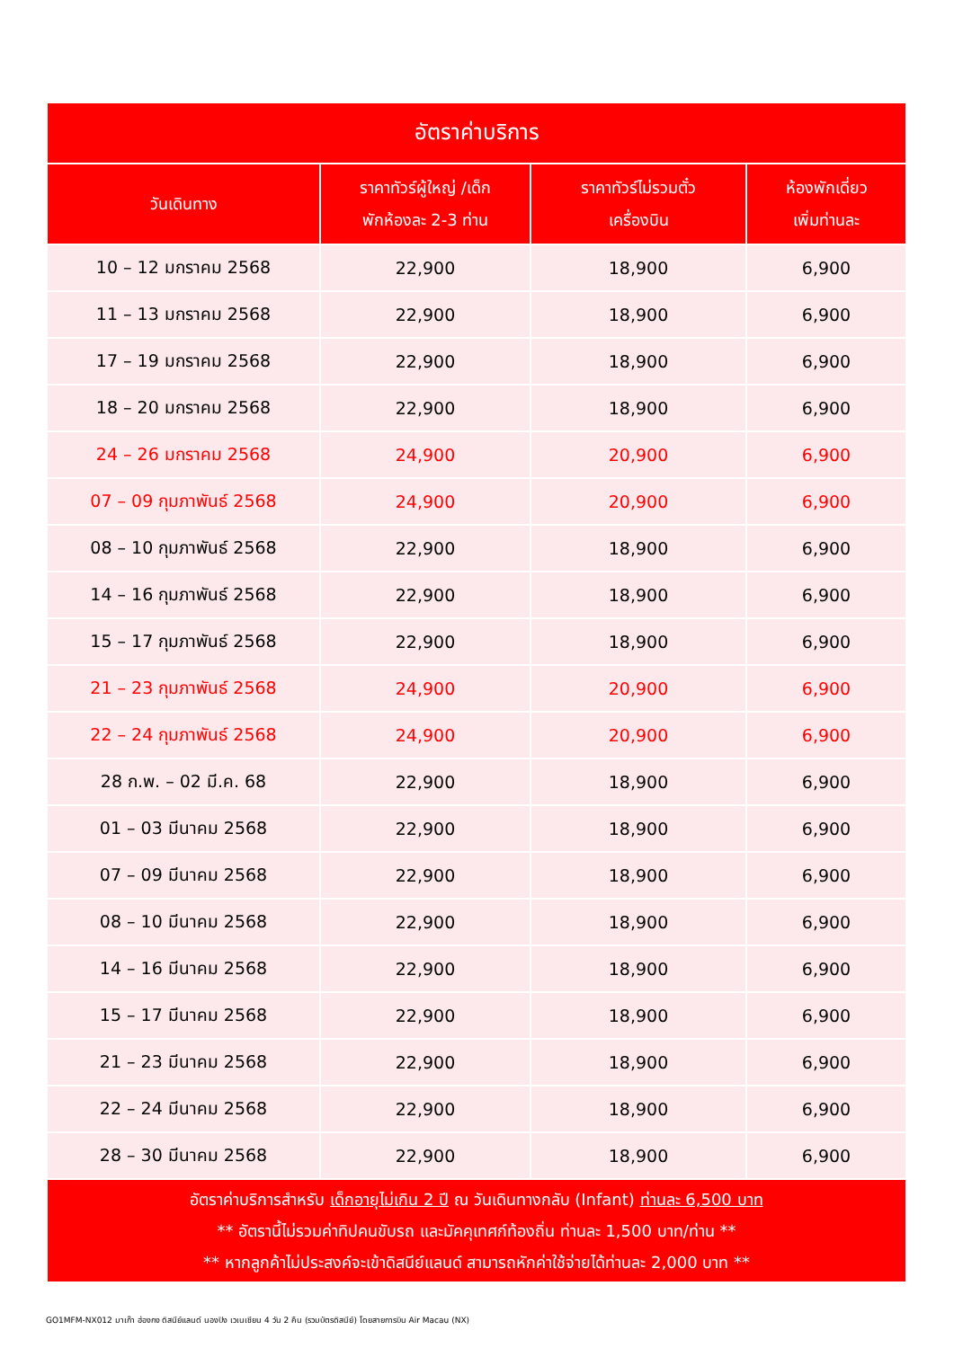| อัตราค่าบริการ | | | |
| --- | --- | --- | --- |
| วันเดินทาง | ราคาทัวร์ผู้ใหญ่ /เด็ก พักห้องละ 2-3 ท่าน | ราคาทัวร์ไม่รวมตั๋ว เครื่องบิน | ห้องพักเดี่ยว เพิ่มท่านละ |
| 10 – 12 มกราคม 2568 | 22,900 | 18,900 | 6,900 |
| 11 – 13 มกราคม 2568 | 22,900 | 18,900 | 6,900 |
| 17 – 19 มกราคม 2568 | 22,900 | 18,900 | 6,900 |
| 18 – 20 มกราคม 2568 | 22,900 | 18,900 | 6,900 |
| 24 – 26 มกราคม 2568 | 24,900 | 20,900 | 6,900 |
| 07 – 09 กุมภาพันธ์ 2568 | 24,900 | 20,900 | 6,900 |
| 08 – 10 กุมภาพันธ์ 2568 | 22,900 | 18,900 | 6,900 |
| 14 – 16 กุมภาพันธ์ 2568 | 22,900 | 18,900 | 6,900 |
| 15 – 17 กุมภาพันธ์ 2568 | 22,900 | 18,900 | 6,900 |
| 21 – 23 กุมภาพันธ์ 2568 | 24,900 | 20,900 | 6,900 |
| 22 – 24 กุมภาพันธ์ 2568 | 24,900 | 20,900 | 6,900 |
| 28 ก.พ. – 02 มี.ค. 68 | 22,900 | 18,900 | 6,900 |
| 01 – 03 มีนาคม 2568 | 22,900 | 18,900 | 6,900 |
| 07 – 09 มีนาคม 2568 | 22,900 | 18,900 | 6,900 |
| 08 – 10 มีนาคม 2568 | 22,900 | 18,900 | 6,900 |
| 14 – 16 มีนาคม 2568 | 22,900 | 18,900 | 6,900 |
| 15 – 17 มีนาคม 2568 | 22,900 | 18,900 | 6,900 |
| 21 – 23 มีนาคม 2568 | 22,900 | 18,900 | 6,900 |
| 22 – 24 มีนาคม 2568 | 22,900 | 18,900 | 6,900 |
| 28 – 30 มีนาคม 2568 | 22,900 | 18,900 | 6,900 |
| อัตราค่าบริการสำหรับ เด็กอายุไม่เกิน 2 ปี ณ วันเดินทางกลับ (Infant) ท่านละ 6,500 บาท ** อัตรานี้ไม่รวมค่าทิปคนขับรถ และมัคคุเทศก์ท้องถิ่น ท่านละ 1,500 บาท/ท่าน ** ** หากลูกค้าไม่ประสงค์จะเข้าดิสนีย์แลนด์ สามารถหักค่าใช้จ่ายได้ท่านละ 2,000 บาท ** | | | |
GO1MFM-NX012 มาเก๊า ฮ่องกง ดิสนีย์แลนด์ นองปิง เวเนเชียน 4 วัน 2 คืน (รวมบัตรดิสนีย์) โดยสายการบิน Air Macau (NX)